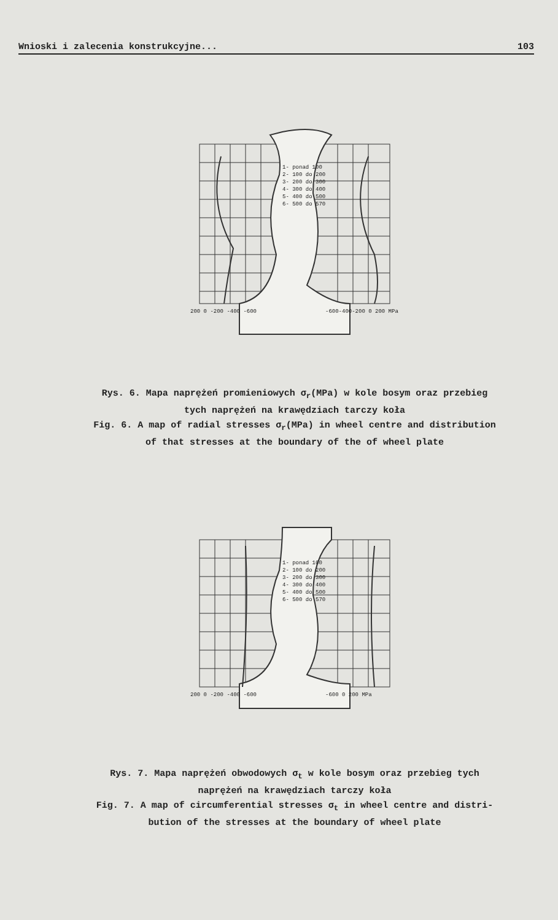Wnioski i zalecenia konstrukcyjne... 103
1- ponad 100
2- 100 do 200
3- 200 do 300
4- 300 do 400
5- 400 do 500
6- 500 do 570
200 0 -200 -400 -600
-600-400-200 0 200 MPa
Rys. 6. Mapa naprężeń promieniowych σ<sub>r</sub>(MPa) w kole bosym oraz przebieg
tych naprężeń na krawędziach tarczy koła
Fig. 6. A map of radial stresses σ<sub>r</sub>(MPa) in wheel centre and distribution
of that stresses at the boundary of the of wheel plate
1- ponad 100
2- 100 do 200
3- 200 do 300
4- 300 do 400
5- 400 do 500
6- 500 do 570
200 0 -200 -400 -600
-600 0 200 MPa
Rys. 7. Mapa naprężeń obwodowych σ<sub>t</sub> w kole bosym oraz przebieg tych
naprężeń na krawędziach tarczy koła
Fig. 7. A map of circumferential stresses σ<sub>t</sub> in wheel centre and distri-
bution of the stresses at the boundary of wheel plate